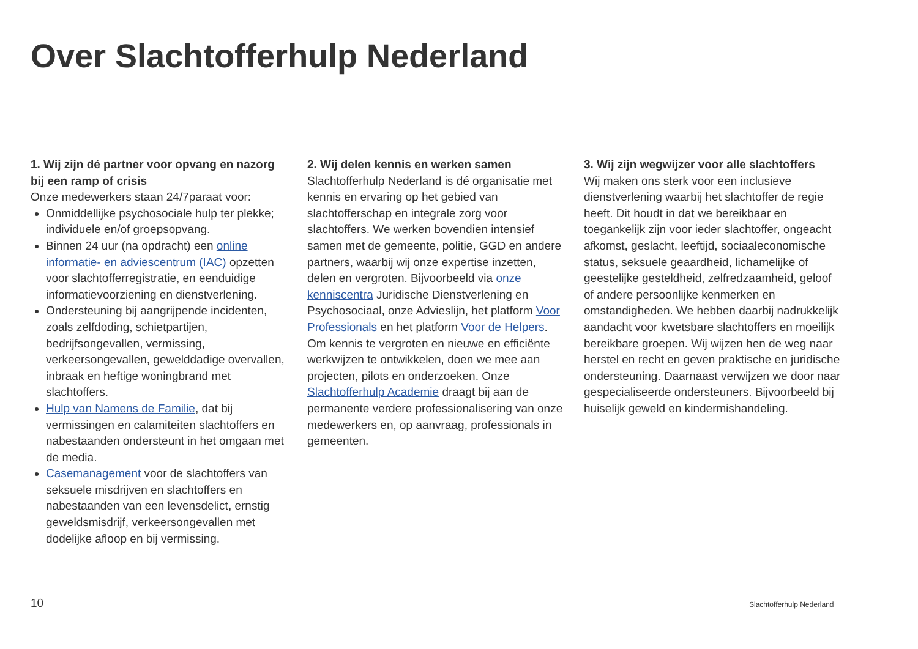Over Slachtofferhulp Nederland
1. Wij zijn dé partner voor opvang en nazorg bij een ramp of crisis
Onze medewerkers staan 24/7paraat voor:
Onmiddellijke psychosociale hulp ter plekke; individuele en/of groepsopvang.
Binnen 24 uur (na opdracht) een online informatie- en adviescentrum (IAC) opzetten voor slachtofferregistratie, en eenduidige informatievoorziening en dienstverlening.
Ondersteuning bij aangrijpende incidenten, zoals zelfdoding, schietpartijen, bedrijfsongevallen, vermissing, verkeersongevallen, gewelddadige overvallen, inbraak en heftige woningbrand met slachtoffers.
Hulp van Namens de Familie, dat bij vermissingen en calamiteiten slachtoffers en nabestaanden ondersteunt in het omgaan met de media.
Casemanagement voor de slachtoffers van seksuele misdrijven en slachtoffers en nabestaanden van een levensdelict, ernstig geweldsmisdrijf, verkeersongevallen met dodelijke afloop en bij vermissing.
2. Wij delen kennis en werken samen
Slachtofferhulp Nederland is dé organisatie met kennis en ervaring op het gebied van slachtofferschap en integrale zorg voor slachtoffers. We werken bovendien intensief samen met de gemeente, politie, GGD en andere partners, waarbij wij onze expertise inzetten, delen en vergroten. Bijvoorbeeld via onze kenniscentra Juridische Dienstverlening en Psychosociaal, onze Advieslijn, het platform Voor Professionals en het platform Voor de Helpers. Om kennis te vergroten en nieuwe en efficiënte werkwijzen te ontwikkelen, doen we mee aan projecten, pilots en onderzoeken. Onze Slachtofferhulp Academie draagt bij aan de permanente verdere professionalisering van onze medewerkers en, op aanvraag, professionals in gemeenten.
3. Wij zijn wegwijzer voor alle slachtoffers
Wij maken ons sterk voor een inclusieve dienstverlening waarbij het slachtoffer de regie heeft. Dit houdt in dat we bereikbaar en toegankelijk zijn voor ieder slachtoffer, ongeacht afkomst, geslacht, leeftijd, sociaaleconomische status, seksuele geaardheid, lichamelijke of geestelijke gesteldheid, zelfredzaamheid, geloof of andere persoonlijke kenmerken en omstandigheden. We hebben daarbij nadrukkelijk aandacht voor kwetsbare slachtoffers en moeilijk bereikbare groepen. Wij wijzen hen de weg naar herstel en recht en geven praktische en juridische ondersteuning. Daarnaast verwijzen we door naar gespecialiseerde ondersteuners. Bijvoorbeeld bij huiselijk geweld en kindermishandeling.
10 Slachtofferhulp Nederland